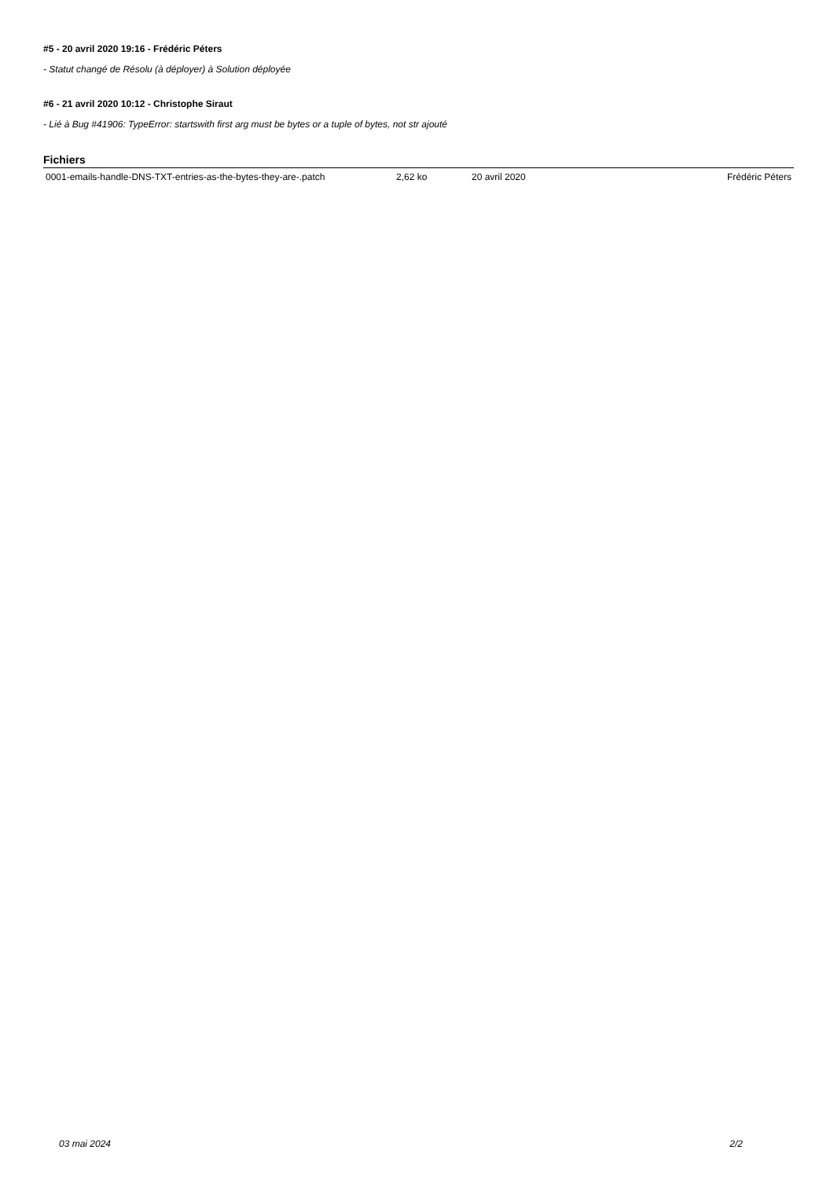#5 - 20 avril 2020 19:16 - Frédéric Péters
- Statut changé de Résolu (à déployer) à Solution déployée
#6 - 21 avril 2020 10:12 - Christophe Siraut
- Lié à Bug #41906: TypeError: startswith first arg must be bytes or a tuple of bytes, not str ajouté
Fichiers
| 0001-emails-handle-DNS-TXT-entries-as-the-bytes-they-are-.patch | 2,62 ko | 20 avril 2020 | Frédéric Péters |
03 mai 2024 2/2